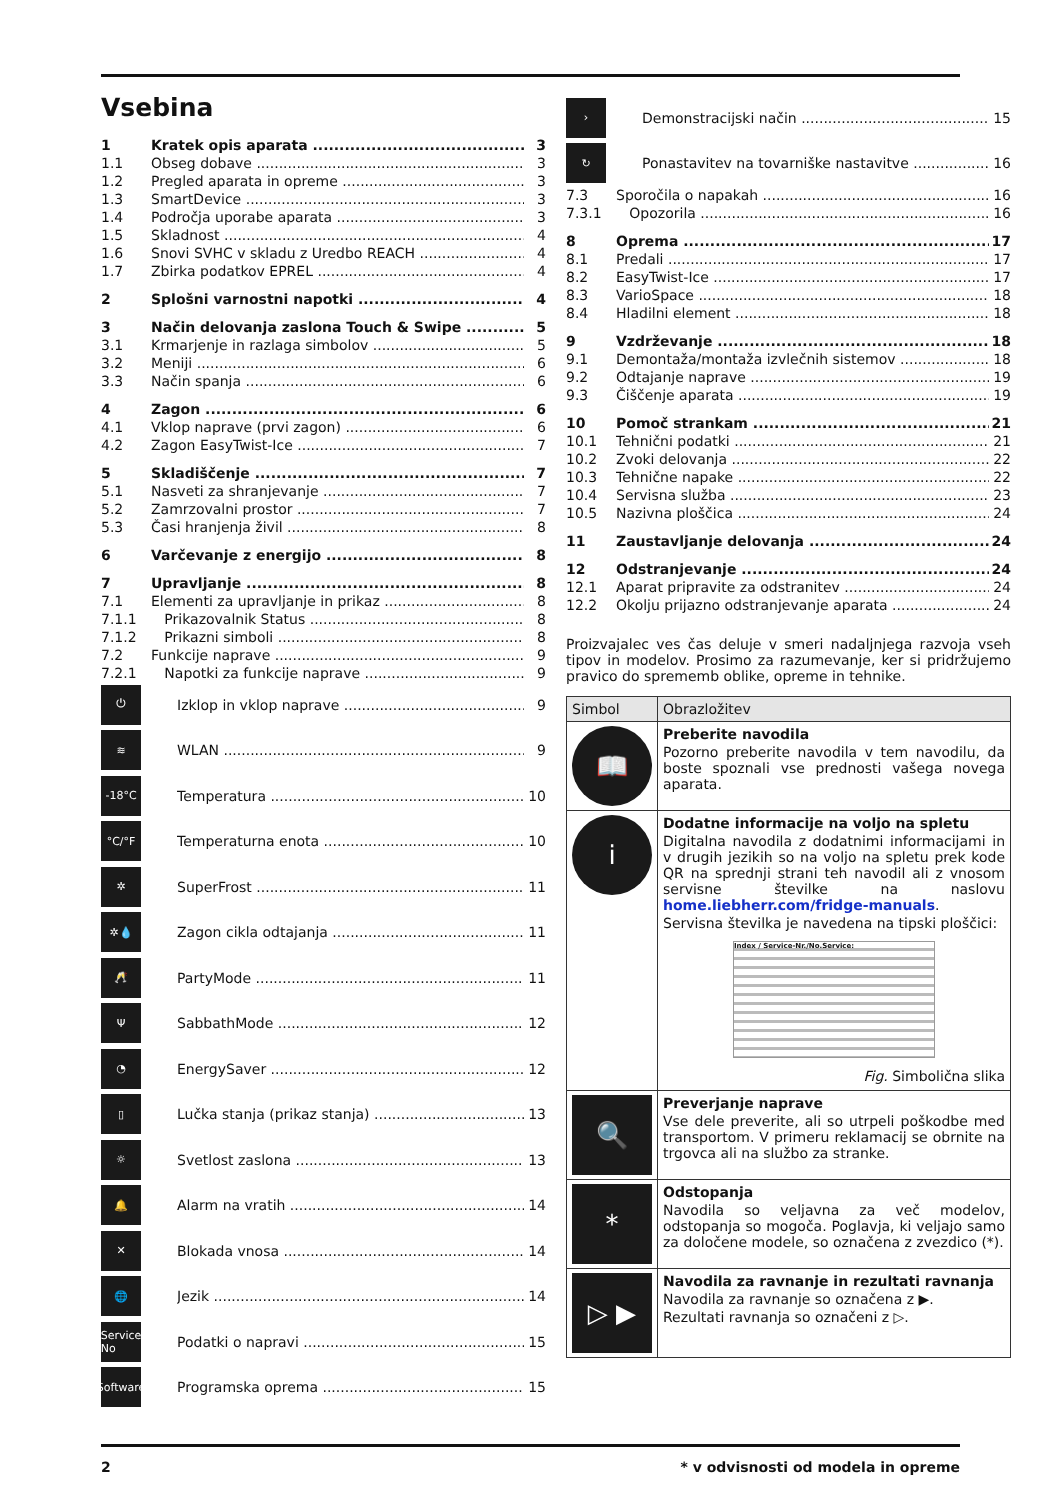Vsebina
1 Kratek opis aparata 3
1.1 Obseg dobave 3
1.2 Pregled aparata in opreme 3
1.3 SmartDevice 3
1.4 Področja uporabe aparata 3
1.5 Skladnost 4
1.6 Snovi SVHC v skladu z Uredbo REACH 4
1.7 Zbirka podatkov EPREL 4
2 Splošni varnostni napotki 4
3 Način delovanja zaslona Touch & Swipe 5
3.1 Krmarjenje in razlaga simbolov 5
3.2 Meniji 6
3.3 Način spanja 6
4 Zagon 6
4.1 Vklop naprave (prvi zagon) 6
4.2 Zagon EasyTwist-Ice 7
5 Skladiščenje 7
5.1 Nasveti za shranjevanje 7
5.2 Zamrzovalni prostor 7
5.3 Časi hranjenja živil 8
6 Varčevanje z energijo 8
7 Upravljanje 8
7.1 Elementi za upravljanje in prikaz 8
7.1.1 Prikazovalnik Status 8
7.1.2 Prikazni simboli 8
7.2 Funkcije naprave 9
7.2.1 Napotki za funkcije naprave 9
⏻ Izklop in vklop naprave 9
≋ WLAN 9
-18°C Temperatura 10
°C/°F Temperaturna enota 10
✲ SuperFrost 11
✲💧 Zagon cikla odtajanja 11
🥂 PartyMode 11
Ψ SabbathMode 12
◔ EnergySaver 12
▯ Lučka stanja (prikaz stanja) 13
☼ Svetlost zaslona 13
🔔 Alarm na vratih 14
✕ Blokada vnosa 14
🌐 Jezik 14
Service No Podatki o napravi 15
Software Programska oprema 15
› Demonstracijski način 15
↻ Ponastavitev na tovarniške nastavitve 16
7.3 Sporočila o napakah 16
7.3.1 Opozorila 16
8 Oprema 17
8.1 Predali 17
8.2 EasyTwist-Ice 17
8.3 VarioSpace 18
8.4 Hladilni element 18
9 Vzdrževanje 18
9.1 Demontaža/montaža izvlečnih sistemov 18
9.2 Odtajanje naprave 19
9.3 Čiščenje aparata 19
10 Pomoč strankam 21
10.1 Tehnični podatki 21
10.2 Zvoki delovanja 22
10.3 Tehnične napake 22
10.4 Servisna služba 23
10.5 Nazivna ploščica 24
11 Zaustavljanje delovanja 24
12 Odstranjevanje 24
12.1 Aparat pripravite za odstranitev 24
12.2 Okolju prijazno odstranjevanje aparata 24
Proizvajalec ves čas deluje v smeri nadaljnjega razvoja vseh tipov in modelov. Prosimo za razumevanje, ker si pridržujemo pravico do sprememb oblike, opreme in tehnike.
| Simbol | Obrazložitev |
| --- | --- |
| 📖 | Preberite navodila Pozorno preberite navodila v tem navodilu, da boste spoznali vse prednosti vašega novega aparata. |
| i | Dodatne informacije na voljo na spletu Digitalna navodila z dodatnimi informacijami in v drugih jezikih so na voljo na spletu prek kode QR na sprednji strani teh navodil ali z vnosom servisne številke na naslovu home.liebherr.com/fridge-manuals . Servisna številka je navedena na tipski ploščici: Index / Service-Nr./No.Service: Fig. Simbolična slika |
| 🔍 | Preverjanje naprave Vse dele preverite, ali so utrpeli poškodbe med transportom. V primeru reklamacij se obrnite na trgovca ali na službo za stranke. |
| * | Odstopanja Navodila so veljavna za več modelov, odstopanja so mogoča. Poglavja, ki veljajo samo za določene modele, so označena z zvezdico (*). |
| ▷ ▶ | Navodila za ravnanje in rezultati ravnanja Navodila za ravnanje so označena z ▶. Rezultati ravnanja so označeni z ▷. |
2 * v odvisnosti od modela in opreme